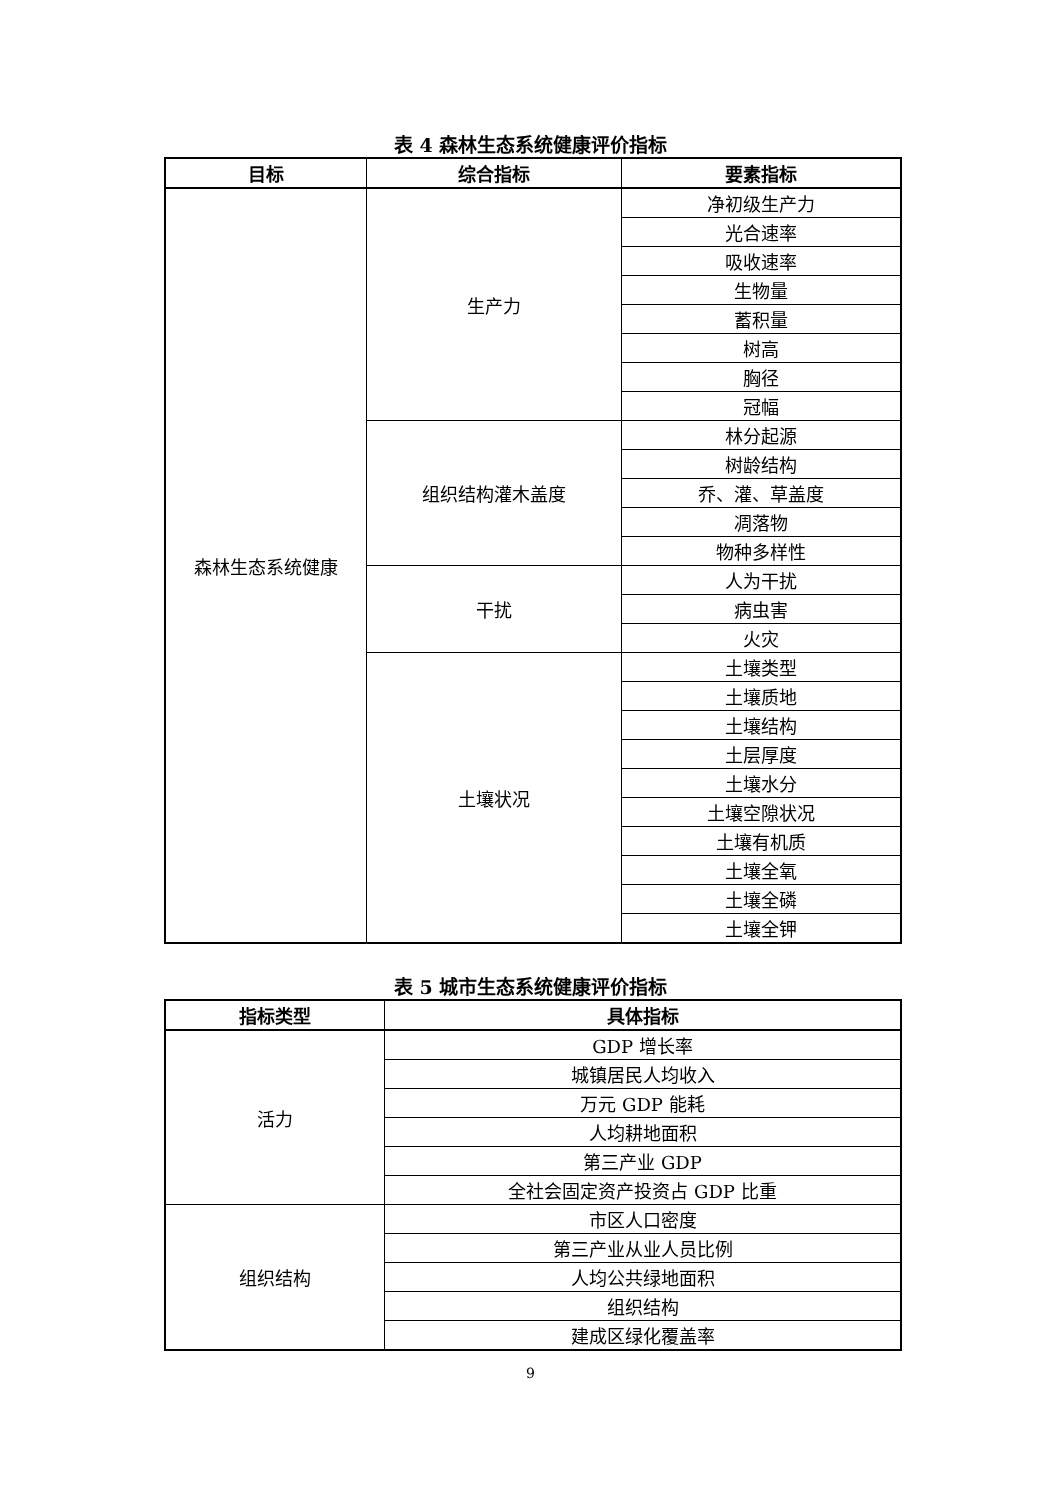表 4 森林生态系统健康评价指标
| 目标 | 综合指标 | 要素指标 |
| --- | --- | --- |
| 森林生态系统健康 | 生产力 | 净初级生产力 |
| | | 光合速率 |
| | | 吸收速率 |
| | | 生物量 |
| | | 蓄积量 |
| | | 树高 |
| | | 胸径 |
| | | 冠幅 |
| | 组织结构灌木盖度 | 林分起源 |
| | | 树龄结构 |
| | | 乔、灌、草盖度 |
| | | 凋落物 |
| | | 物种多样性 |
| | 干扰 | 人为干扰 |
| | | 病虫害 |
| | | 火灾 |
| | 土壤状况 | 土壤类型 |
| | | 土壤质地 |
| | | 土壤结构 |
| | | 土层厚度 |
| | | 土壤水分 |
| | | 土壤空隙状况 |
| | | 土壤有机质 |
| | | 土壤全氧 |
| | | 土壤全磷 |
| | | 土壤全钾 |
表 5 城市生态系统健康评价指标
| 指标类型 | 具体指标 |
| --- | --- |
| 活力 | GDP 增长率 |
| | 城镇居民人均收入 |
| | 万元 GDP 能耗 |
| | 人均耕地面积 |
| | 第三产业 GDP |
| | 全社会固定资产投资占 GDP 比重 |
| 组织结构 | 市区人口密度 |
| | 第三产业从业人员比例 |
| | 人均公共绿地面积 |
| | 组织结构 |
| | 建成区绿化覆盖率 |
9